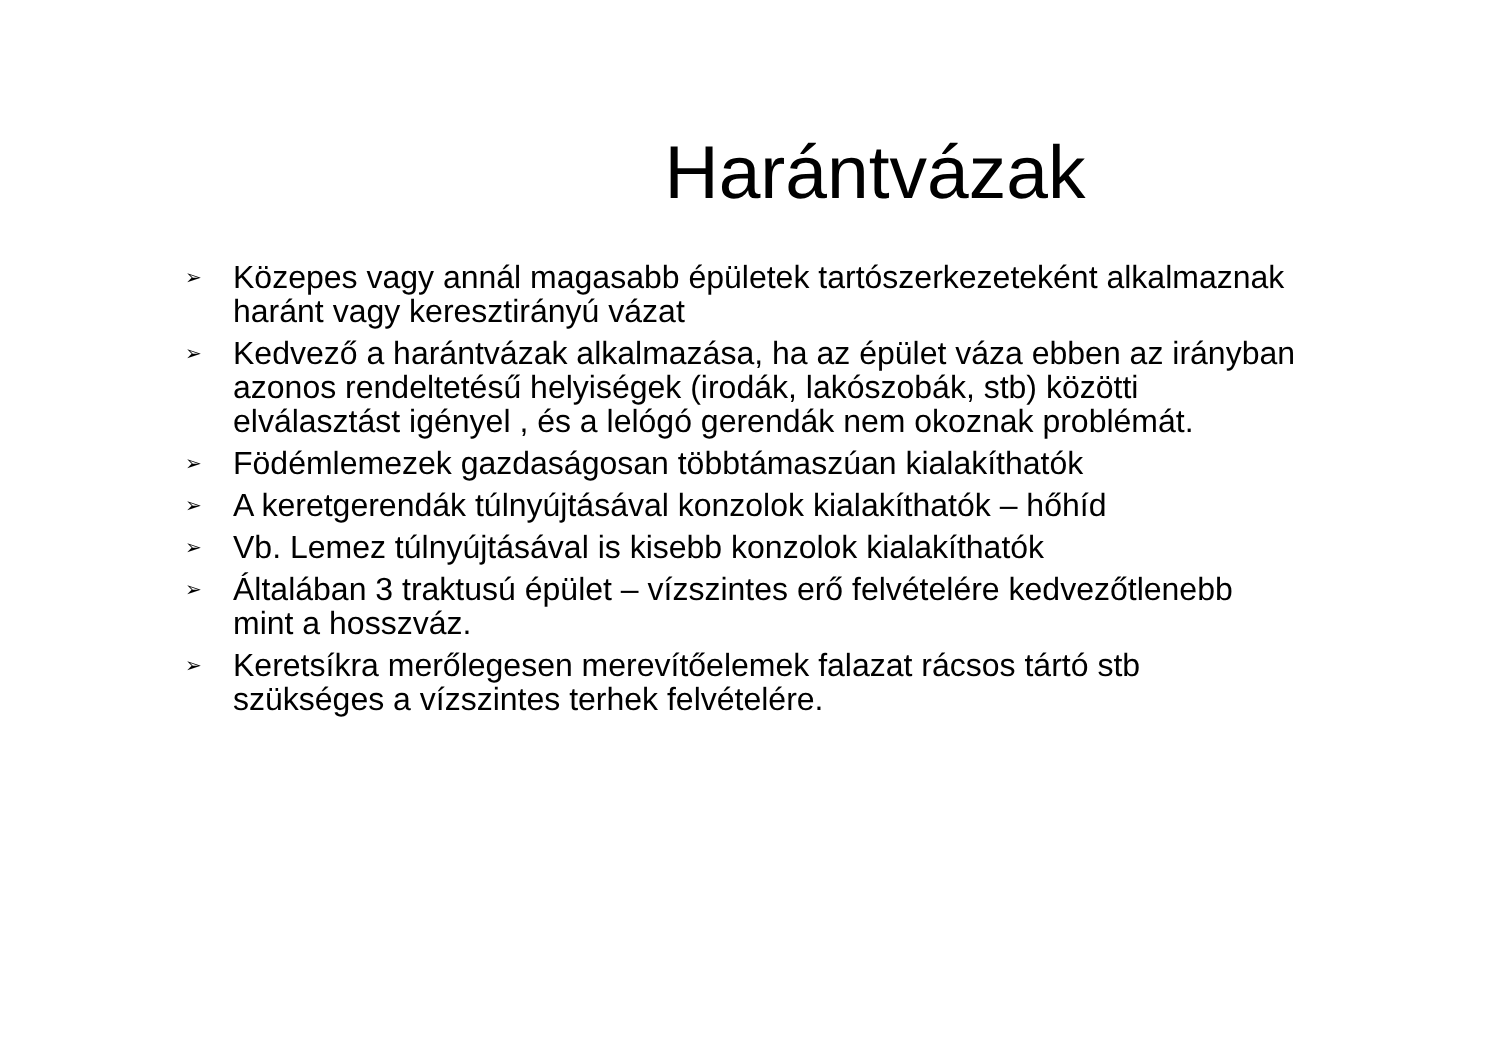Harántvázak
➢ Közepes vagy annál magasabb épületek tartószerkezeteként alkalmaznak haránt vagy keresztirányú vázat
➢ Kedvező a harántvázak alkalmazása, ha az épület váza ebben az irányban azonos rendeltetésű helyiségek (irodák, lakószobák, stb) közötti elválasztást igényel , és a lelógó gerendák nem okoznak problémát.
➢ Födémlemezek gazdaságosan többtámaszúan kialakíthatók
➢ A keretgerendák túlnyújtásával konzolok kialakíthatók – hőhíd
➢ Vb. Lemez túlnyújtásával is kisebb konzolok kialakíthatók
➢ Általában 3 traktusú épület – vízszintes erő felvételére kedvezőtlenebb mint a hosszváz.
➢ Keretsíkra merőlegesen merevítőelemek falazat rácsos tártó stb szükséges a vízszintes terhek felvételére.